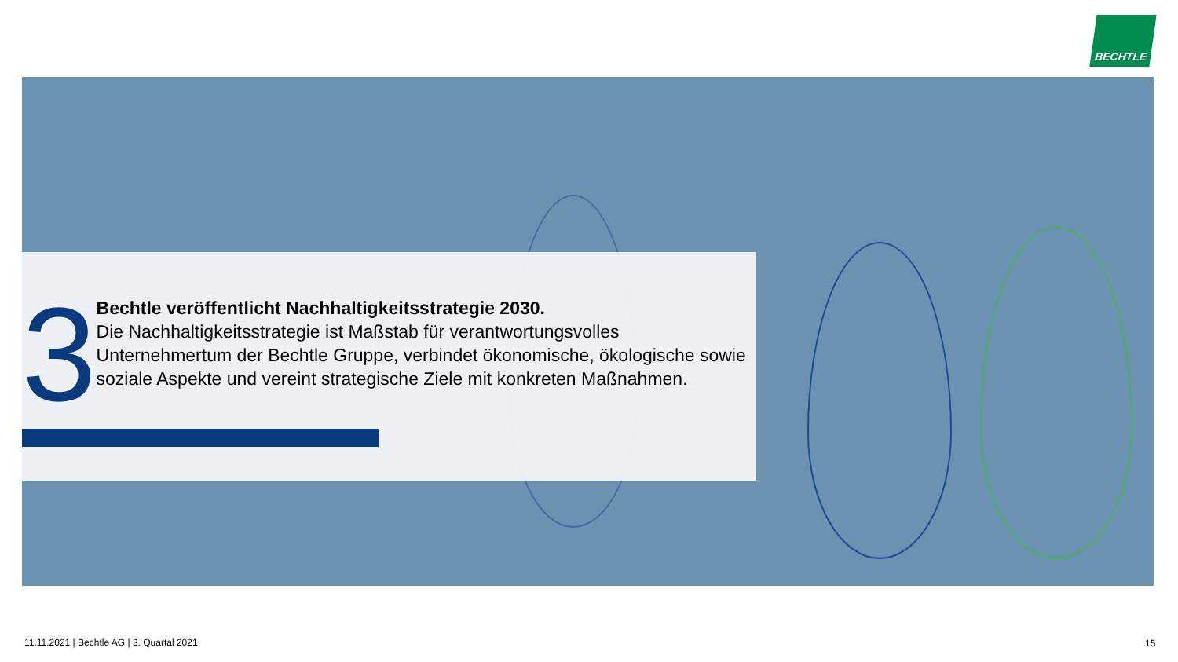BECHTLE
3
Bechtle veröffentlicht Nachhaltigkeitsstrategie 2030.
Die Nachhaltigkeitsstrategie ist Maßstab für verantwortungsvolles Unternehmertum der Bechtle Gruppe, verbindet ökonomische, ökologische sowie soziale Aspekte und vereint strategische Ziele mit konkreten Maßnahmen.
11.11.2021 | Bechtle AG | 3. Quartal 2021
15